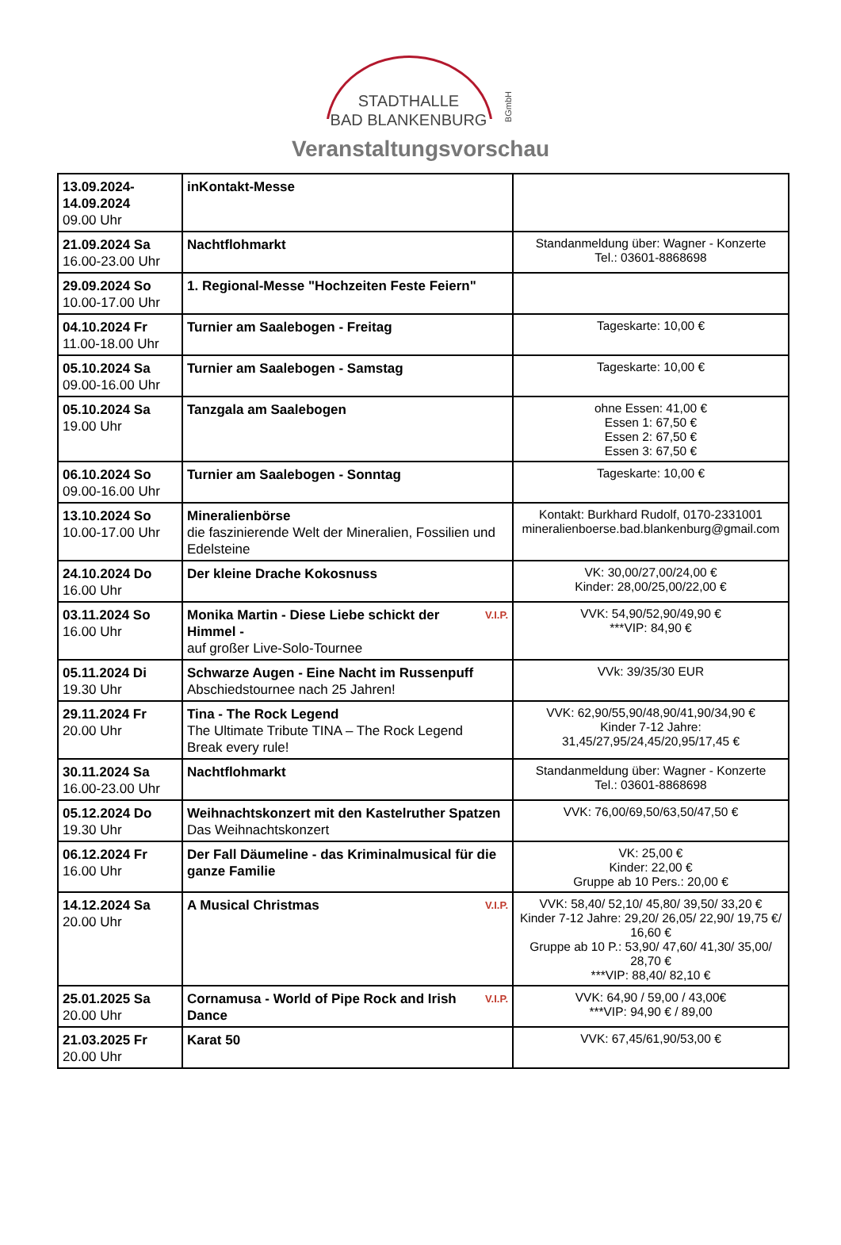STADTHALLE
BAD BLANKENBURG
BGmbH
Veranstaltungsvorschau
| 13.09.2024- 14.09.2024 09.00 Uhr | inKontakt-Messe | |
| 21.09.2024 Sa 16.00-23.00 Uhr | Nachtflohmarkt | Standanmeldung über: Wagner - Konzerte Tel.: 03601-8868698 |
| 29.09.2024 So 10.00-17.00 Uhr | 1. Regional-Messe "Hochzeiten Feste Feiern" | |
| 04.10.2024 Fr 11.00-18.00 Uhr | Turnier am Saalebogen - Freitag | Tageskarte: 10,00 € |
| 05.10.2024 Sa 09.00-16.00 Uhr | Turnier am Saalebogen - Samstag | Tageskarte: 10,00 € |
| 05.10.2024 Sa 19.00 Uhr | Tanzgala am Saalebogen | ohne Essen: 41,00 € Essen 1: 67,50 € Essen 2: 67,50 € Essen 3: 67,50 € |
| 06.10.2024 So 09.00-16.00 Uhr | Turnier am Saalebogen - Sonntag | Tageskarte: 10,00 € |
| 13.10.2024 So 10.00-17.00 Uhr | Mineralienbörse die faszinierende Welt der Mineralien, Fossilien und Edelsteine | Kontakt: Burkhard Rudolf, 0170-2331001 mineralienboerse.bad.blankenburg@gmail.com |
| 24.10.2024 Do 16.00 Uhr | Der kleine Drache Kokosnuss | VK: 30,00/27,00/24,00 € Kinder: 28,00/25,00/22,00 € |
| 03.11.2024 So 16.00 Uhr | V.I.P. Monika Martin - Diese Liebe schickt der Himmel - auf großer Live-Solo-Tournee | VVK: 54,90/52,90/49,90 € ***VIP: 84,90 € |
| 05.11.2024 Di 19.30 Uhr | Schwarze Augen - Eine Nacht im Russenpuff Abschiedstournee nach 25 Jahren! | VVk: 39/35/30 EUR |
| 29.11.2024 Fr 20.00 Uhr | Tina - The Rock Legend The Ultimate Tribute TINA – The Rock Legend Break every rule! | VVK: 62,90/55,90/48,90/41,90/34,90 € Kinder 7-12 Jahre: 31,45/27,95/24,45/20,95/17,45 € |
| 30.11.2024 Sa 16.00-23.00 Uhr | Nachtflohmarkt | Standanmeldung über: Wagner - Konzerte Tel.: 03601-8868698 |
| 05.12.2024 Do 19.30 Uhr | Weihnachtskonzert mit den Kastelruther Spatzen Das Weihnachtskonzert | VVK: 76,00/69,50/63,50/47,50 € |
| 06.12.2024 Fr 16.00 Uhr | Der Fall Däumeline - das Kriminalmusical für die ganze Familie | VK: 25,00 € Kinder: 22,00 € Gruppe ab 10 Pers.: 20,00 € |
| 14.12.2024 Sa 20.00 Uhr | V.I.P. A Musical Christmas | VVK: 58,40/ 52,10/ 45,80/ 39,50/ 33,20 € Kinder 7-12 Jahre: 29,20/ 26,05/ 22,90/ 19,75 €/ 16,60 € Gruppe ab 10 P.: 53,90/ 47,60/ 41,30/ 35,00/ 28,70 € ***VIP: 88,40/ 82,10 € |
| 25.01.2025 Sa 20.00 Uhr | V.I.P. Cornamusa - World of Pipe Rock and Irish Dance | VVK: 64,90 / 59,00 / 43,00€ ***VIP: 94,90 € / 89,00 |
| 21.03.2025 Fr 20.00 Uhr | Karat 50 | VVK: 67,45/61,90/53,00 € |